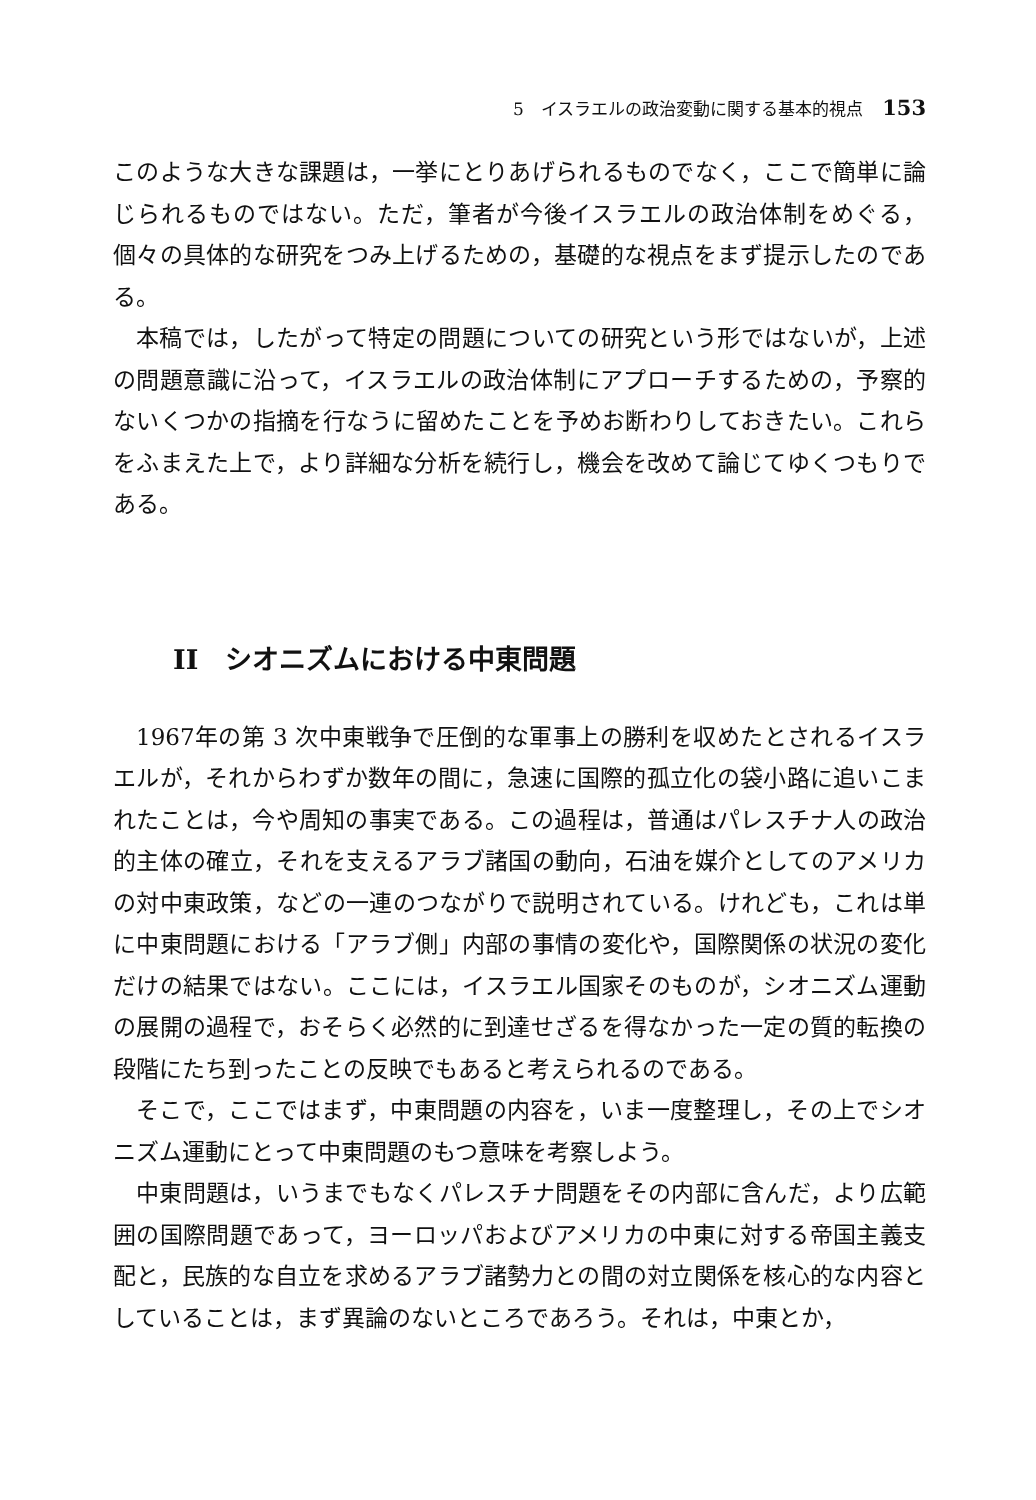5　イスラエルの政治変動に関する基本的視点 153
このような大きな課題は，一挙にとりあげられるものでなく，ここで簡単に論じられるものではない。ただ，筆者が今後イスラエルの政治体制をめぐる，個々の具体的な研究をつみ上げるための，基礎的な視点をまず提示したのである。
本稿では，したがって特定の問題についての研究という形ではないが，上述の問題意識に沿って，イスラエルの政治体制にアプローチするための，予察的ないくつかの指摘を行なうに留めたことを予めお断わりしておきたい。これらをふまえた上で，より詳細な分析を続行し，機会を改めて論じてゆくつもりである。
II　シオニズムにおける中東問題
1967年の第 3 次中東戦争で圧倒的な軍事上の勝利を収めたとされるイスラエルが，それからわずか数年の間に，急速に国際的孤立化の袋小路に追いこまれたことは，今や周知の事実である。この過程は，普通はパレスチナ人の政治的主体の確立，それを支えるアラブ諸国の動向，石油を媒介としてのアメリカの対中東政策，などの一連のつながりで説明されている。けれども，これは単に中東問題における「アラブ側」内部の事情の変化や，国際関係の状況の変化だけの結果ではない。ここには，イスラエル国家そのものが，シオニズム運動の展開の過程で，おそらく必然的に到達せざるを得なかった一定の質的転換の段階にたち到ったことの反映でもあると考えられるのである。
そこで，ここではまず，中東問題の内容を，いま一度整理し，その上でシオニズム運動にとって中東問題のもつ意味を考察しよう。
中東問題は，いうまでもなくパレスチナ問題をその内部に含んだ，より広範囲の国際問題であって，ヨーロッパおよびアメリカの中東に対する帝国主義支配と，民族的な自立を求めるアラブ諸勢力との間の対立関係を核心的な内容としていることは，まず異論のないところであろう。それは，中東とか，